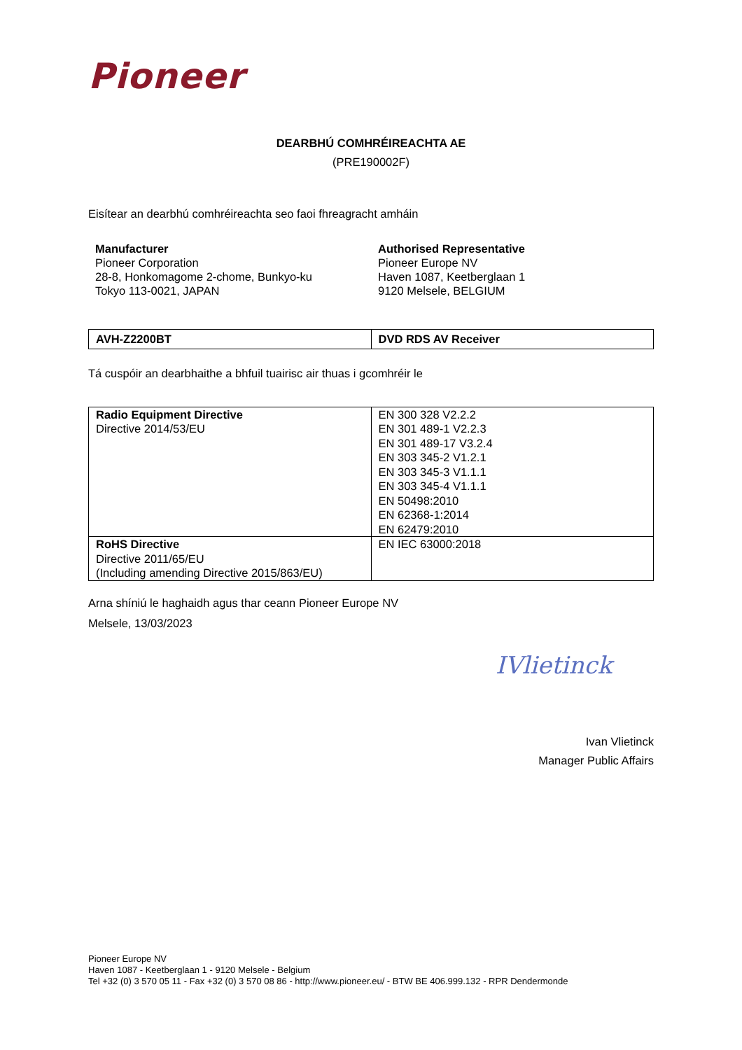Pioneer
DEARBHÚ COMHRÉIREACHTA AE
(PRE190002F)
Eisítear an dearbhú comhréireachta seo faoi fhreagracht amháin
Manufacturer
Pioneer Corporation
28-8, Honkomagome 2-chome, Bunkyo-ku
Tokyo 113-0021, JAPAN
Authorised Representative
Pioneer Europe NV
Haven 1087, Keetberglaan 1
9120 Melsele, BELGIUM
| AVH-Z2200BT | DVD RDS AV Receiver |
Tá cuspóir an dearbhaithe a bhfuil tuairisc air thuas i gcomhréir le
| Radio Equipment Directive Directive 2014/53/EU | EN 300 328 V2.2.2 EN 301 489-1 V2.2.3 EN 301 489-17 V3.2.4 EN 303 345-2 V1.2.1 EN 303 345-3 V1.1.1 EN 303 345-4 V1.1.1 EN 50498:2010 EN 62368-1:2014 EN 62479:2010 |
| RoHS Directive Directive 2011/65/EU (Including amending Directive 2015/863/EU) | EN IEC 63000:2018 |
Arna shíniú le haghaidh agus thar ceann Pioneer Europe NV
Melsele, 13/03/2023
IVlietinck
Ivan Vlietinck
Manager Public Affairs
Pioneer Europe NV
Haven 1087 - Keetberglaan 1 - 9120 Melsele - Belgium
Tel +32 (0) 3 570 05 11 - Fax +32 (0) 3 570 08 86 - http://www.pioneer.eu/ - BTW BE 406.999.132 - RPR Dendermonde